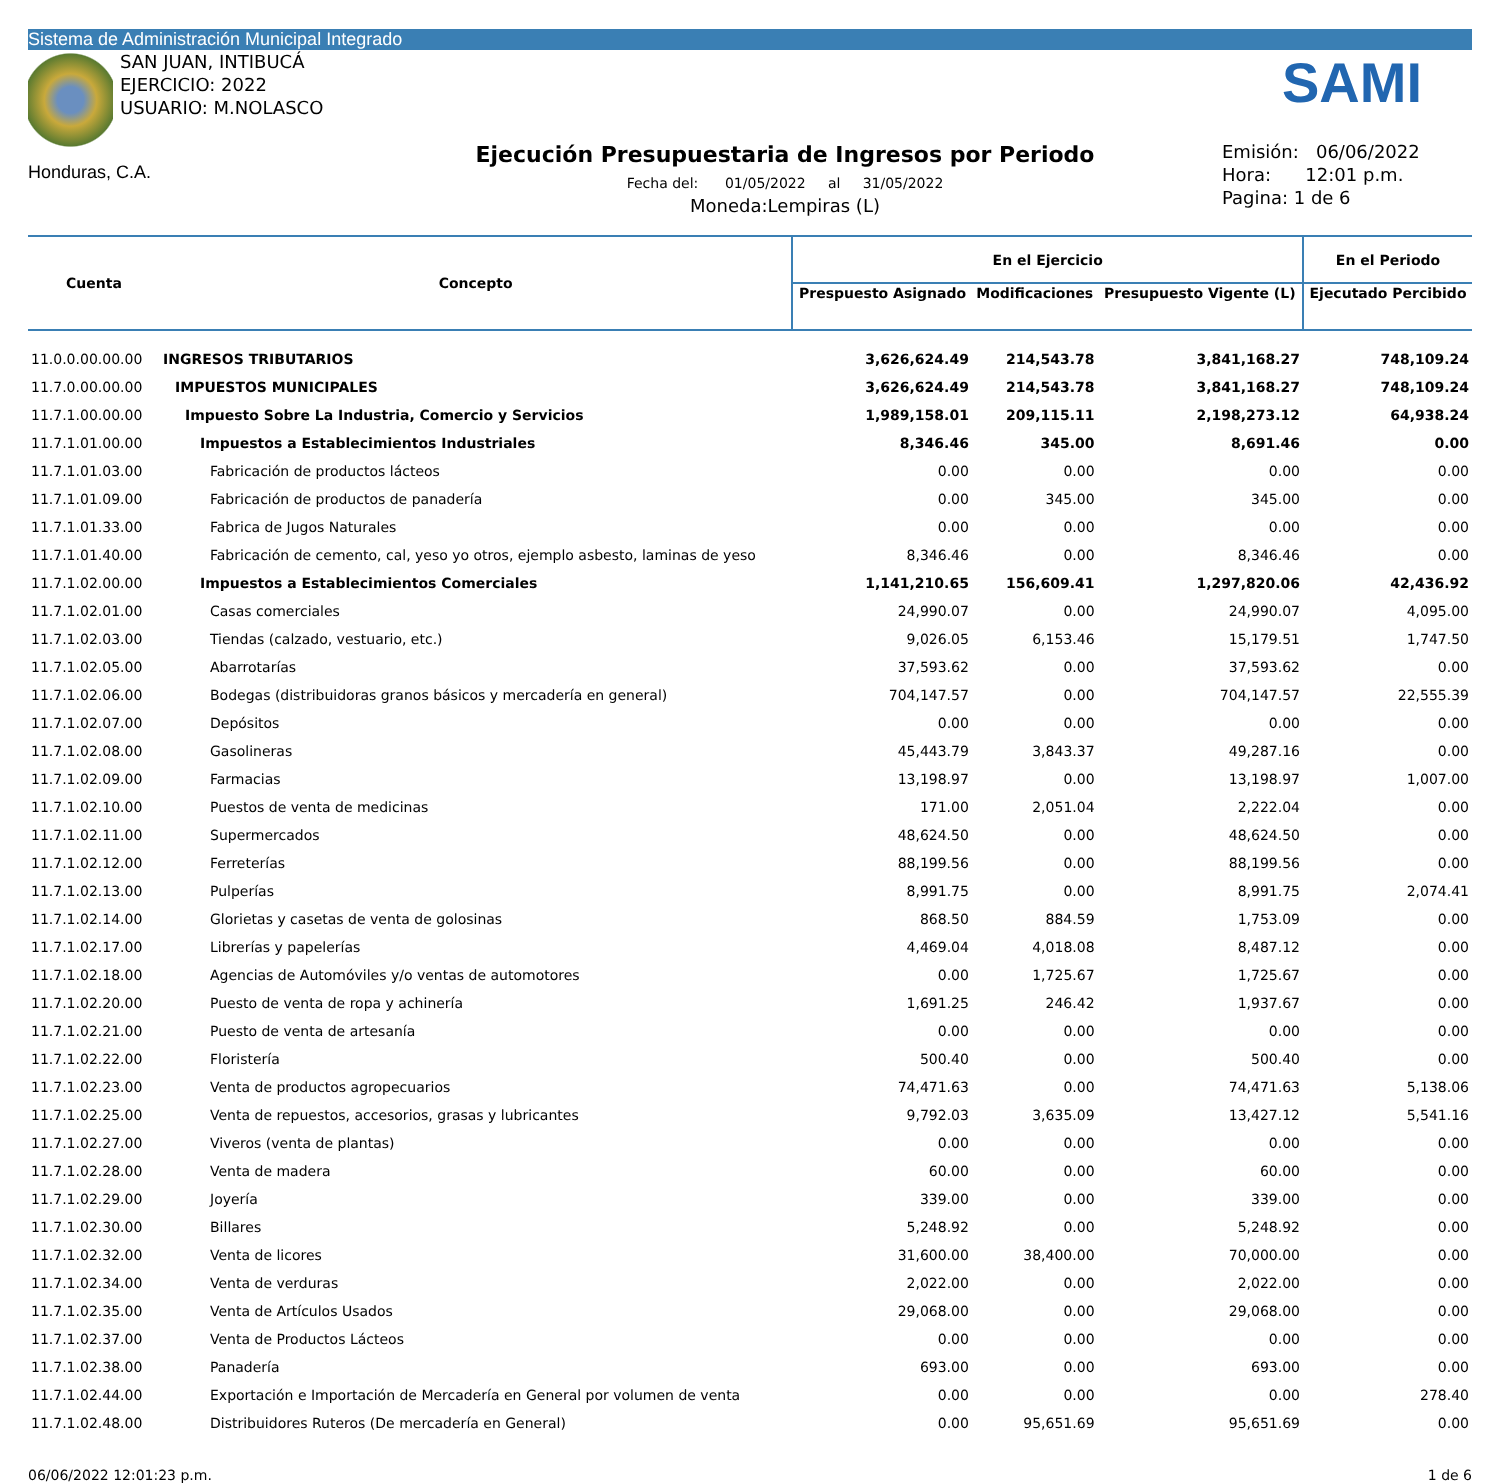Sistema de Administración Municipal Integrado
SAN JUAN, INTIBUCÁ
EJERCICIO: 2022
USUARIO: M.NOLASCO
SAMI
Honduras, C.A.
Ejecución Presupuestaria de Ingresos por Periodo
Fecha del: 01/05/2022 al 31/05/2022
Moneda:Lempiras (L)
Emisión: 06/06/2022
Hora: 12:01 p.m.
Pagina: 1 de 6
| Cuenta | Concepto | En el Ejercicio | | | En el Periodo |
| --- | --- | --- | --- | --- | --- |
| | | Prespuesto Asignado | Modificaciones | Presupuesto Vigente (L) | Ejecutado Percibido |
| 11.0.0.00.00.00 | INGRESOS TRIBUTARIOS | 3,626,624.49 | 214,543.78 | 3,841,168.27 | 748,109.24 |
| 11.7.0.00.00.00 | IMPUESTOS MUNICIPALES | 3,626,624.49 | 214,543.78 | 3,841,168.27 | 748,109.24 |
| 11.7.1.00.00.00 | Impuesto Sobre La Industria, Comercio y Servicios | 1,989,158.01 | 209,115.11 | 2,198,273.12 | 64,938.24 |
| 11.7.1.01.00.00 | Impuestos a Establecimientos Industriales | 8,346.46 | 345.00 | 8,691.46 | 0.00 |
| 11.7.1.01.03.00 | Fabricación de productos lácteos | 0.00 | 0.00 | 0.00 | 0.00 |
| 11.7.1.01.09.00 | Fabricación de productos de panadería | 0.00 | 345.00 | 345.00 | 0.00 |
| 11.7.1.01.33.00 | Fabrica de Jugos Naturales | 0.00 | 0.00 | 0.00 | 0.00 |
| 11.7.1.01.40.00 | Fabricación de cemento, cal, yeso yo otros, ejemplo asbesto, laminas de yeso | 8,346.46 | 0.00 | 8,346.46 | 0.00 |
| 11.7.1.02.00.00 | Impuestos a Establecimientos Comerciales | 1,141,210.65 | 156,609.41 | 1,297,820.06 | 42,436.92 |
| 11.7.1.02.01.00 | Casas comerciales | 24,990.07 | 0.00 | 24,990.07 | 4,095.00 |
| 11.7.1.02.03.00 | Tiendas (calzado, vestuario, etc.) | 9,026.05 | 6,153.46 | 15,179.51 | 1,747.50 |
| 11.7.1.02.05.00 | Abarrotarías | 37,593.62 | 0.00 | 37,593.62 | 0.00 |
| 11.7.1.02.06.00 | Bodegas (distribuidoras granos básicos y mercadería en general) | 704,147.57 | 0.00 | 704,147.57 | 22,555.39 |
| 11.7.1.02.07.00 | Depósitos | 0.00 | 0.00 | 0.00 | 0.00 |
| 11.7.1.02.08.00 | Gasolineras | 45,443.79 | 3,843.37 | 49,287.16 | 0.00 |
| 11.7.1.02.09.00 | Farmacias | 13,198.97 | 0.00 | 13,198.97 | 1,007.00 |
| 11.7.1.02.10.00 | Puestos de venta de medicinas | 171.00 | 2,051.04 | 2,222.04 | 0.00 |
| 11.7.1.02.11.00 | Supermercados | 48,624.50 | 0.00 | 48,624.50 | 0.00 |
| 11.7.1.02.12.00 | Ferreterías | 88,199.56 | 0.00 | 88,199.56 | 0.00 |
| 11.7.1.02.13.00 | Pulperías | 8,991.75 | 0.00 | 8,991.75 | 2,074.41 |
| 11.7.1.02.14.00 | Glorietas y casetas de venta de golosinas | 868.50 | 884.59 | 1,753.09 | 0.00 |
| 11.7.1.02.17.00 | Librerías y papelerías | 4,469.04 | 4,018.08 | 8,487.12 | 0.00 |
| 11.7.1.02.18.00 | Agencias de Automóviles y/o ventas de automotores | 0.00 | 1,725.67 | 1,725.67 | 0.00 |
| 11.7.1.02.20.00 | Puesto de venta de ropa y achinería | 1,691.25 | 246.42 | 1,937.67 | 0.00 |
| 11.7.1.02.21.00 | Puesto de venta de artesanía | 0.00 | 0.00 | 0.00 | 0.00 |
| 11.7.1.02.22.00 | Floristería | 500.40 | 0.00 | 500.40 | 0.00 |
| 11.7.1.02.23.00 | Venta de productos agropecuarios | 74,471.63 | 0.00 | 74,471.63 | 5,138.06 |
| 11.7.1.02.25.00 | Venta de repuestos, accesorios, grasas y lubricantes | 9,792.03 | 3,635.09 | 13,427.12 | 5,541.16 |
| 11.7.1.02.27.00 | Viveros (venta de plantas) | 0.00 | 0.00 | 0.00 | 0.00 |
| 11.7.1.02.28.00 | Venta de madera | 60.00 | 0.00 | 60.00 | 0.00 |
| 11.7.1.02.29.00 | Joyería | 339.00 | 0.00 | 339.00 | 0.00 |
| 11.7.1.02.30.00 | Billares | 5,248.92 | 0.00 | 5,248.92 | 0.00 |
| 11.7.1.02.32.00 | Venta de licores | 31,600.00 | 38,400.00 | 70,000.00 | 0.00 |
| 11.7.1.02.34.00 | Venta de verduras | 2,022.00 | 0.00 | 2,022.00 | 0.00 |
| 11.7.1.02.35.00 | Venta de Artículos Usados | 29,068.00 | 0.00 | 29,068.00 | 0.00 |
| 11.7.1.02.37.00 | Venta de Productos Lácteos | 0.00 | 0.00 | 0.00 | 0.00 |
| 11.7.1.02.38.00 | Panadería | 693.00 | 0.00 | 693.00 | 0.00 |
| 11.7.1.02.44.00 | Exportación e Importación de Mercadería en General por volumen de venta | 0.00 | 0.00 | 0.00 | 278.40 |
| 11.7.1.02.48.00 | Distribuidores Ruteros (De mercadería en General) | 0.00 | 95,651.69 | 95,651.69 | 0.00 |
06/06/2022 12:01:23 p.m. 1 de 6